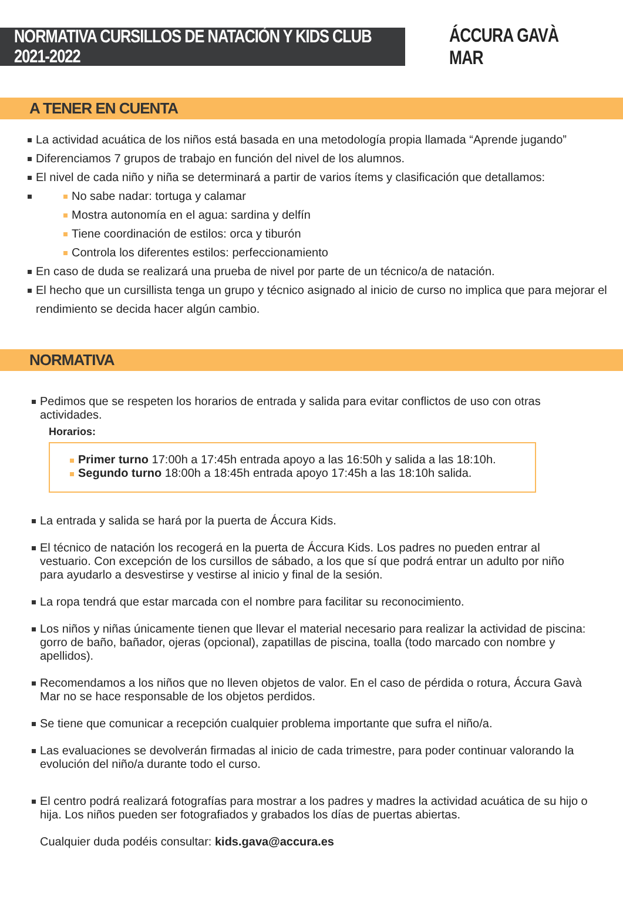NORMATIVA CURSILLOS DE NATACIÓN Y KIDS CLUB 2021-2022
ÁCCURA GAVÀ MAR
A TENER EN CUENTA
La actividad acuática de los niños está basada en una metodología propia llamada “Aprende jugando”
Diferenciamos 7 grupos de trabajo en función del nivel de los alumnos.
El nivel de cada niño y niña se determinará a partir de varios ítems y clasificación que detallamos:
No sabe nadar: tortuga y calamar
Mostra autonomía en el agua: sardina y delfín
Tiene coordinación de estilos: orca y tiburón
Controla los diferentes estilos: perfeccionamiento
En caso de duda se realizará una prueba de nivel por parte de un técnico/a de natación.
El hecho que un cursillista tenga un grupo y técnico asignado al inicio de curso no implica que para mejorar el rendimiento se decida hacer algún cambio.
NORMATIVA
Pedimos que se respeten los horarios de entrada y salida para evitar conflictos de uso con otras actividades.
Horarios:
Primer turno 17:00h a 17:45h entrada apoyo a las 16:50h y salida a las 18:10h.
Segundo turno 18:00h a 18:45h entrada apoyo 17:45h a las 18:10h salida.
La entrada y salida se hará por la puerta de Áccura Kids.
El técnico de natación los recogerá en la puerta de Áccura Kids. Los padres no pueden entrar al vestuario. Con excepción de los cursillos de sábado, a los que sí que podrá entrar un adulto por niño para ayudarlo a desvestirse y vestirse al inicio y final de la sesión.
La ropa tendrá que estar marcada con el nombre para facilitar su reconocimiento.
Los niños y niñas únicamente tienen que llevar el material necesario para realizar la actividad de piscina: gorro de baño, bañador, ojeras (opcional), zapatillas de piscina, toalla (todo marcado con nombre y apellidos).
Recomendamos a los niños que no lleven objetos de valor. En el caso de pérdida o rotura, Áccura Gavà Mar no se hace responsable de los objetos perdidos.
Se tiene que comunicar a recepción cualquier problema importante que sufra el niño/a.
Las evaluaciones se devolverán firmadas al inicio de cada trimestre, para poder continuar valorando la evolución del niño/a durante todo el curso.
El centro podrá realizará fotografías para mostrar a los padres y madres la actividad acuática de su hijo o hija. Los niños pueden ser fotografiados y grabados los días de puertas abiertas.
Cualquier duda podéis consultar: kids.gava@accura.es